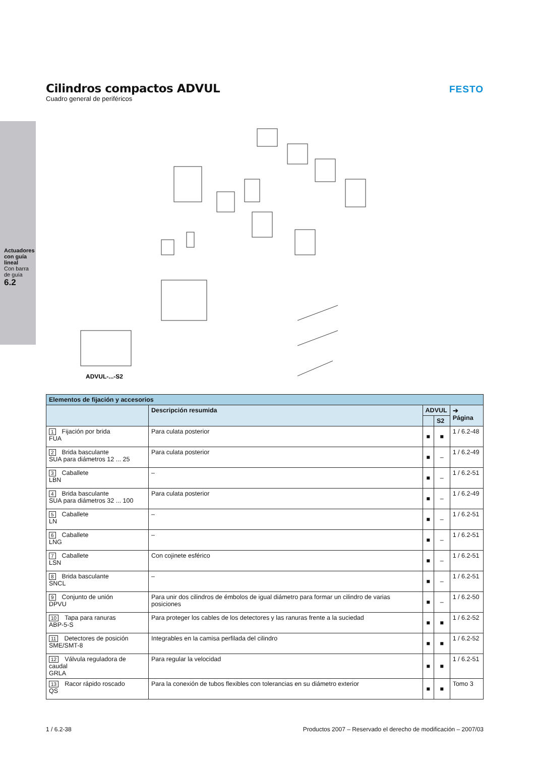Actuadores con guía lineal
Con barra de guía
6.2
Cilindros compactos ADVUL
Cuadro general de periféricos
FESTO
ADVUL-...-S2
| Elementos de fijación y accesorios | | | | |
| --- | --- | --- | --- | --- |
| | Descripción resumida | ADVUL | | ➔ Página |
| | | | S2 | |
| 1 Fijación por brida FUA | Para culata posterior | ■ | ■ | 1 / 6.2-48 |
| 2 Brida basculante SUA para diámetros 12 ... 25 | Para culata posterior | ■ | – | 1 / 6.2-49 |
| 3 Caballete LBN | – | ■ | – | 1 / 6.2-51 |
| 4 Brida basculante SUA para diámetros 32 ... 100 | Para culata posterior | ■ | – | 1 / 6.2-49 |
| 5 Caballete LN | – | ■ | – | 1 / 6.2-51 |
| 6 Caballete LNG | – | ■ | – | 1 / 6.2-51 |
| 7 Caballete LSN | Con cojinete esférico | ■ | – | 1 / 6.2-51 |
| 8 Brida basculante SNCL | – | ■ | – | 1 / 6.2-51 |
| 9 Conjunto de unión DPVU | Para unir dos cilindros de émbolos de igual diámetro para formar un cilindro de varias posiciones | ■ | – | 1 / 6.2-50 |
| 10 Tapa para ranuras ABP-5-S | Para proteger los cables de los detectores y las ranuras frente a la suciedad | ■ | ■ | 1 / 6.2-52 |
| 11 Detectores de posición SME/SMT-8 | Integrables en la camisa perfilada del cilindro | ■ | ■ | 1 / 6.2-52 |
| 12 Válvula reguladora de caudal GRLA | Para regular la velocidad | ■ | ■ | 1 / 6.2-51 |
| 13 Racor rápido roscado QS | Para la conexión de tubos flexibles con tolerancias en su diámetro exterior | ■ | ■ | Tomo 3 |
1 / 6.2-38 Productos 2007 – Reservado el derecho de modificación – 2007/03